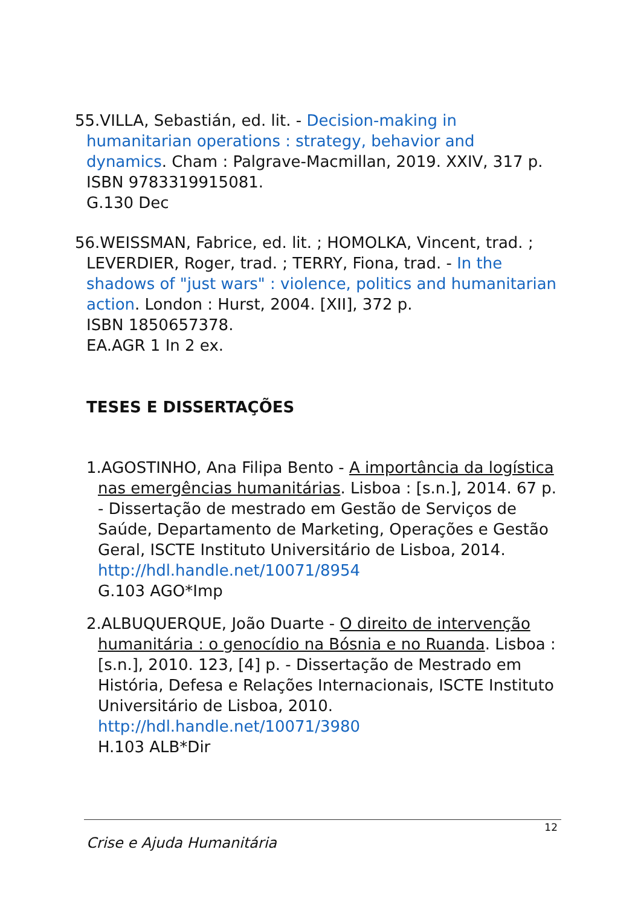55.VILLA, Sebastián, ed. lit. - Decision-making in humanitarian operations : strategy, behavior and dynamics. Cham : Palgrave-Macmillan, 2019. XXIV, 317 p.
ISBN 9783319915081.
G.130 Dec
56.WEISSMAN, Fabrice, ed. lit. ; HOMOLKA, Vincent, trad. ; LEVERDIER, Roger, trad. ; TERRY, Fiona, trad. - In the shadows of "just wars" : violence, politics and humanitarian action. London : Hurst, 2004. [XII], 372 p.
ISBN 1850657378.
EA.AGR 1 In 2 ex.
TESES E DISSERTAÇÕES
1.AGOSTINHO, Ana Filipa Bento - A importância da logística nas emergências humanitárias. Lisboa : [s.n.], 2014. 67 p. - Dissertação de mestrado em Gestão de Serviços de Saúde, Departamento de Marketing, Operações e Gestão Geral, ISCTE Instituto Universitário de Lisboa, 2014.
http://hdl.handle.net/10071/8954
G.103 AGO*Imp
2.ALBUQUERQUE, João Duarte - O direito de intervenção humanitária : o genocídio na Bósnia e no Ruanda. Lisboa : [s.n.], 2010. 123, [4] p. - Dissertação de Mestrado em História, Defesa e Relações Internacionais, ISCTE Instituto Universitário de Lisboa, 2010.
http://hdl.handle.net/10071/3980
H.103 ALB*Dir
12
Crise e Ajuda Humanitária